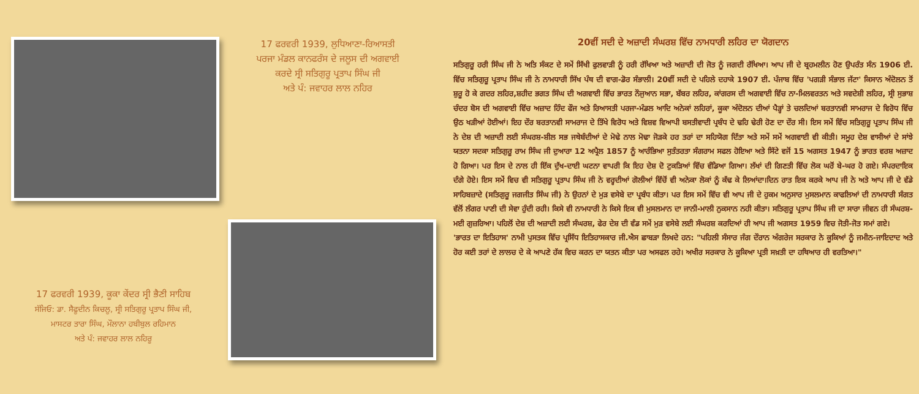17 ਫਰਵਰੀ 1939, ਲੁਧਿਆਣਾ-ਰਿਆਸਤੀ
ਪਰਜਾ ਮੰਡਲ ਕਾਨਫਰੰਸ ਦੇ ਜਲੂਸ ਦੀ ਅਗਵਾਈ
ਕਰਦੇ ਸ੍ਰੀ ਸਤਿਗੁਰੂ ਪ੍ਰਤਾਪ ਸਿੰਘ ਜੀ
ਅਤੇ ਪੰ: ਜਵਾਹਰ ਲਾਲ ਨਹਿਰ
17 ਫਰਵਰੀ 1939, ਕੂਕਾ ਕੇਂਦਰ ਸ੍ਰੀ ਭੈਣੀ ਸਾਹਿਬ
ਸੱਜਿਓ: ਡਾ. ਸੈਫੂਦੀਨ ਕਿਚਲੂ, ਸ੍ਰੀ ਸਤਿਗੁਰੂ ਪ੍ਰਤਾਪ ਸਿੰਘ ਜੀ,
ਮਾਸਟਰ ਤਾਰਾ ਸਿੰਘ, ਮੌਲਾਨਾ ਹਬੀਬੁਲ ਰਹਿਮਾਨ
ਅਤੇ ਪੰ: ਜਵਾਹਰ ਲਾਲ ਨਹਿਰੂ
20ਵੀਂ ਸਦੀ ਦੇ ਅਜ਼ਾਦੀ ਸੰਘਰਸ਼ ਵਿੱਚ ਨਾਮਧਾਰੀ ਲਹਿਰ ਦਾ ਯੋਗਦਾਨ
ਸਤਿਗੁਰੂ ਹਰੀ ਸਿੰਘ ਜੀ ਨੇ ਅਤਿ ਸੰਕਟ ਦੇ ਸਮੇਂ ਸਿੱਖੀ ਫੁਲਵਾੜੀ ਨੂੰ ਹਰੀ ਰੱਖਿਆ ਅਤੇ ਅਜ਼ਾਦੀ ਦੀ ਜੋਤ ਨੂੰ ਜਗਦੀ ਰੱਖਿਆ। ਆਪ ਜੀ ਦੇ ਬ੍ਰਹਮਲੀਨ ਹੋਣ ਉਪਰੰਤ ਸੰਨ 1906 ਈ. ਵਿੱਚ ਸਤਿਗੁਰੂ ਪ੍ਰਤਾਪ ਸਿੰਘ ਜੀ ਨੇ ਨਾਮਧਾਰੀ ਸਿੱਖ ਪੰਥ ਦੀ ਵਾਗ-ਡੋਰ ਸੰਭਾਲੀ। 20ਵੀਂ ਸਦੀ ਦੇ ਪਹਿਲੇ ਦਹਾਕੇ 1907 ਈ. ਪੰਜਾਬ ਵਿੱਚ 'ਪਗੜੀ ਸੰਭਾਲ ਜੱਟਾ' ਕਿਸਾਨ ਅੰਦੋਲਨ ਤੋਂ ਸ਼ੁਰੂ ਹੋ ਕੇ ਗਦਰ ਲਹਿਰ,ਸ਼ਹੀਦ ਭਗਤ ਸਿੰਘ ਦੀ ਅਗਵਾਈ ਵਿੱਚ ਭਾਰਤ ਨੌਜੁਆਨ ਸਭਾ, ਬੱਬਰ ਲਹਿਰ, ਕਾਂਗਰਸ ਦੀ ਅਗਵਾਈ ਵਿੱਚ ਨਾ-ਮਿਲਵਰਤਨ ਅਤੇ ਸਵਦੇਸ਼ੀ ਲਹਿਰ, ਸ੍ਰੀ ਸੁਭਾਸ਼ ਚੰਦਰ ਬੋਸ ਦੀ ਅਗਵਾਈ ਵਿੱਚ ਅਜ਼ਾਦ ਹਿੰਦ ਫੌਜ ਅਤੇ ਰਿਆਸਤੀ ਪਰਜਾ-ਮੰਡਲ ਆਦਿ ਅਨੇਕਾਂ ਲਹਿਰਾਂ, ਕੂਕਾ ਅੰਦੋਲਨ ਦੀਆਂ ਪੈੜ੍ਹਾਂ ਤੇ ਚਲਦਿਆਂ ਬਰਤਾਨਵੀ ਸਾਮਰਾਜ ਦੇ ਵਿਰੋਧ ਵਿੱਚ ਉਠ ਖੜੀਆਂ ਹੋਈਆਂ। ਇਹ ਦੌਰ ਬਰਤਾਨਵੀ ਸਾਮਰਾਜ ਦੇ ਤਿੱਖੇ ਵਿਰੋਧ ਅਤੇ ਵਿਸ਼ਵ ਵਿਆਪੀ ਬਸਤੀਵਾਦੀ ਪ੍ਰਬੰਧ ਦੇ ਢਹਿ ਢੇਰੀ ਹੋਣ ਦਾ ਦੌਰ ਸੀ। ਇਸ ਸਮੇਂ ਵਿੱਚ ਸਤਿਗੁਰੂ ਪ੍ਰਤਾਪ ਸਿੰਘ ਜੀ ਨੇ ਦੇਸ਼ ਦੀ ਅਜ਼ਾਦੀ ਲਈ ਸੰਘਰਸ਼-ਸ਼ੀਲ ਸਭ ਜਥੇਬੰਦੀਆਂ ਦੇ ਮੋਢੇ ਨਾਲ ਮੋਢਾ ਜੋੜਕੇ ਹਰ ਤਰਾਂ ਦਾ ਸਹਿਯੋਗ ਦਿੱਤਾ ਅਤੇ ਸਮੇਂ ਸਮੇਂ ਅਗਵਾਈ ਵੀ ਕੀਤੀ। ਸਮੂਹ ਦੇਸ਼ ਵਾਸੀਆਂ ਦੇ ਸਾਂਝੇ ਯਤਨਾ ਸਦਕਾ ਸਤਿਗੁਰੂ ਰਾਮ ਸਿੰਘ ਜੀ ਦੁਆਰਾ 12 ਅਪ੍ਰੈਲ 1857 ਨੂੰ ਆਰੰਭਿਆ ਸੁਤੰਤਰਤਾ ਸੰਗਰਾਮ ਸਫਲ ਹੋਇਆ ਅਤੇ ਸਿੱਟੇ ਵਜੋਂ 15 ਅਗਸਤ 1947 ਨੂੰ ਭਾਰਤ ਵਰਸ਼ ਅਜ਼ਾਦ ਹੋ ਗਿਆ। ਪਰ ਇਸ ਦੇ ਨਾਲ ਹੀ ਇੱਕ ਦੁੱਖ-ਦਾਈ ਘਟਨਾ ਵਾਪਰੀ ਕਿ ਇਹ ਦੇਸ਼ ਦੋ ਟੁਕੜਿਆਂ ਵਿੱਚ ਵੰਡਿਆ ਗਿਆ। ਲੱਖਾਂ ਦੀ ਗਿਣਤੀ ਵਿੱਚ ਲੋਕ ਘਰੋਂ ਬੇ-ਘਰ ਹੋ ਗਏ। ਸੰਪਰਦਾਇਕ ਦੰਗੇ ਹੋਏ। ਇਸ ਸਮੇਂ ਵਿਚ ਵੀ ਸਤਿਗੁਰੂ ਪ੍ਰਤਾਪ ਸਿੰਘ ਜੀ ਨੇ ਵਰ੍ਹਦੀਆਂ ਗੋਲੀਆਂ ਵਿੱਚੋਂ ਵੀ ਅਨੇਕਾ ਲੋਕਾਂ ਨੂੰ ਕੱਢ ਕੇ ਲਿਆਂਦਾ।ਦਿਨ ਰਾਤ ਇਕ ਕਰਕੇ ਆਪ ਜੀ ਨੇ ਅਤੇ ਆਪ ਜੀ ਦੇ ਵੱਡੇ ਸਾਹਿਬਜ਼ਾਦੇ (ਸਤਿਗੁਰੂ ਜਗਜੀਤ ਸਿੰਘ ਜੀ) ਨੇ ਉਹਨਾਂ ਦੇ ਮੁੜ ਵਸੇਬੇ ਦਾ ਪ੍ਰਬੰਧ ਕੀਤਾ। ਪਰ ਇਸ ਸਮੇਂ ਵਿੱਚ ਵੀ ਆਪ ਜੀ ਦੇ ਹੁਕਮ ਅਨੁਸਾਰ ਮੁਸਲਮਾਨ ਕਾਫਲਿਆਂ ਦੀ ਨਾਮਧਾਰੀ ਸੰਗਤ ਵੱਲੋਂ ਲੰਗਰ ਪਾਣੀ ਦੀ ਸੇਵਾ ਹੁੰਦੀ ਰਹੀ। ਕਿਸੇ ਵੀ ਨਾਮਧਾਰੀ ਨੇ ਕਿਸੇ ਇਕ ਵੀ ਮੁਸਲਮਾਨ ਦਾ ਜਾਨੀ-ਮਾਲੀ ਨੁਕਸਾਨ ਨਹੀ ਕੀਤਾ। ਸਤਿਗੁਰੂ ਪ੍ਰਤਾਪ ਸਿੰਘ ਜੀ ਦਾ ਸਾਰਾ ਜੀਵਨ ਹੀ ਸੰਘਰਸ਼-ਮਈ ਗੁਜ਼ਰਿਆ। ਪਹਿਲੋਂ ਦੇਸ਼ ਦੀ ਅਜ਼ਾਦੀ ਲਈ ਸੰਘਰਸ਼, ਫੇਰ ਦੇਸ਼ ਦੀ ਵੰਡ ਸਮੇਂ ਮੁੜ ਵਸੇਬੇ ਲਈ ਸੰਘਰਸ਼ ਕਰਦਿਆਂ ਹੀ ਆਪ ਜੀ ਅਗਸਤ 1959 ਵਿਚ ਜੋਤੀ-ਜੋਤ ਸਮਾਂ ਗਏ।
'ਭਾਰਤ ਦਾ ਇਤਿਹਾਸ' ਨਾਮੀ ਪੁਸਤਕ ਵਿੱਚ ਪ੍ਰਸਿੱਧ ਇਤਿਹਾਸਕਾਰ ਜੀ.ਐਸ ਛਾਬੜਾ ਲਿਖਦੇ ਹਨ: "ਪਹਿਲੀ ਸੰਸਾਰ ਜੰਗ ਦੌਰਾਨ ਅੰਗਰੇਜ ਸਰਕਾਰ ਨੇ ਕੂਕਿਆਂ ਨੂੰ ਜਮੀਨ-ਜਾਇਦਾਦ ਅਤੇ ਹੋਰ ਕਈ ਤਰਾਂ ਦੇ ਲਾਲਚ ਦੇ ਕੇ ਆਪਣੇ ਹੱਕ ਵਿਚ ਕਰਨ ਦਾ ਯਤਨ ਕੀਤਾ ਪਰ ਅਸਫਲ ਰਹੇ। ਅਖੀਰ ਸਰਕਾਰ ਨੇ ਕੂਕਿਆ ਪ੍ਰਤੀ ਸਖ਼ਤੀ ਦਾ ਹਥਿਆਰ ਹੀ ਵਰਤਿਆ।"